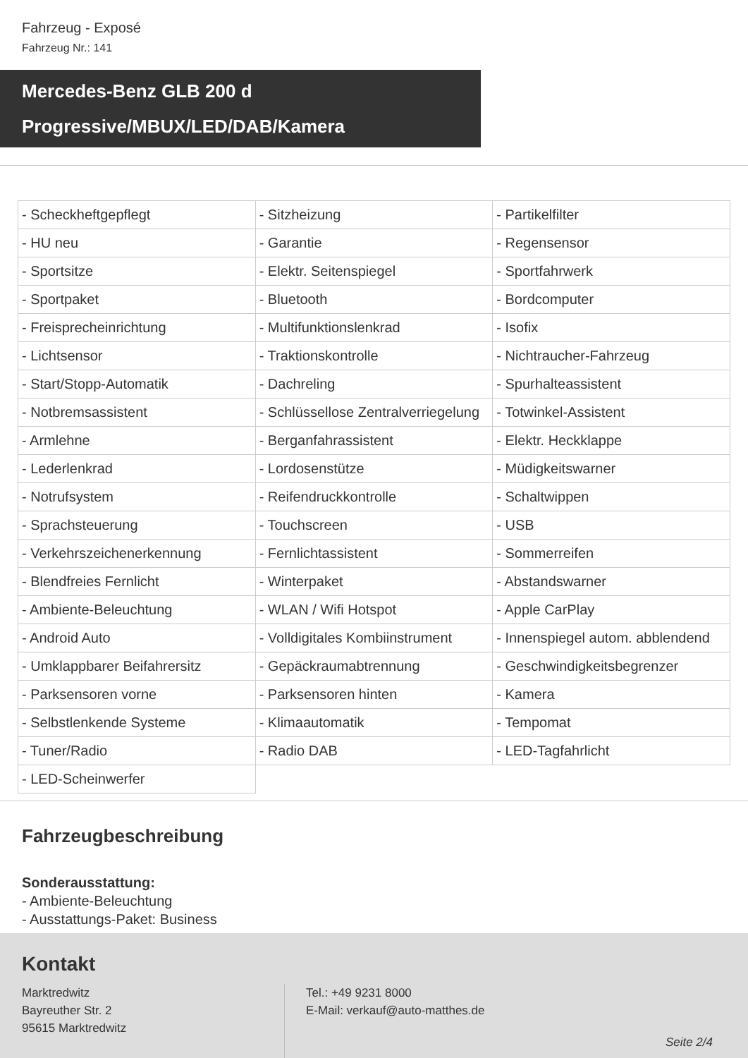Fahrzeug - Exposé
Fahrzeug Nr.: 141
Mercedes-Benz GLB 200 d
Progressive/MBUX/LED/DAB/Kamera
| - Scheckheftgepflegt | - Sitzheizung | - Partikelfilter |
| - HU neu | - Garantie | - Regensensor |
| - Sportsitze | - Elektr. Seitenspiegel | - Sportfahrwerk |
| - Sportpaket | - Bluetooth | - Bordcomputer |
| - Freisprecheinrichtung | - Multifunktionslenkrad | - Isofix |
| - Lichtsensor | - Traktionskontrolle | - Nichtraucher-Fahrzeug |
| - Start/Stopp-Automatik | - Dachreling | - Spurhalteassistent |
| - Notbremsassistent | - Schlüssellose Zentralverriegelung | - Totwinkel-Assistent |
| - Armlehne | - Berganfahrassistent | - Elektr. Heckklappe |
| - Lederlenkrad | - Lordosenstütze | - Müdigkeitswarner |
| - Notrufsystem | - Reifendruckkontrolle | - Schaltwippen |
| - Sprachsteuerung | - Touchscreen | - USB |
| - Verkehrszeichenerkennung | - Fernlichtassistent | - Sommerreifen |
| - Blendfreies Fernlicht | - Winterpaket | - Abstandswarner |
| - Ambiente-Beleuchtung | - WLAN / Wifi Hotspot | - Apple CarPlay |
| - Android Auto | - Volldigitales Kombiinstrument | - Innenspiegel autom. abblendend |
| - Umklappbarer Beifahrersitz | - Gepäckraumabtrennung | - Geschwindigkeitsbegrenzer |
| - Parksensoren vorne | - Parksensoren hinten | - Kamera |
| - Selbstlenkende Systeme | - Klimaautomatik | - Tempomat |
| - Tuner/Radio | - Radio DAB | - LED-Tagfahrlicht |
| - LED-Scheinwerfer | | |
Fahrzeugbeschreibung
Sonderausstattung:
- Ambiente-Beleuchtung
- Ausstattungs-Paket: Business
Kontakt
Marktredwitz
Bayreuther Str. 2
95615 Marktredwitz
Tel.: +49 9231 8000
E-Mail: verkauf@auto-matthes.de
Seite 2/4